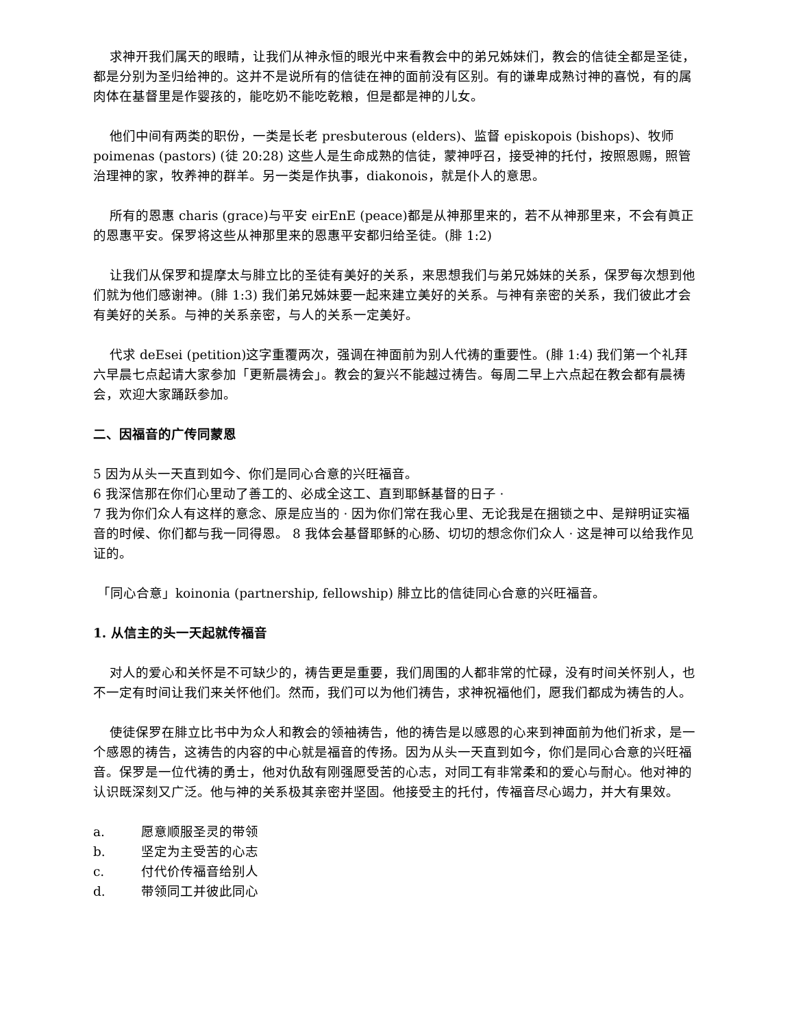求神开我们属天的眼睛，让我们从神永恒的眼光中来看教会中的弟兄姊妹们，教会的信徒全都是圣徒，都是分别为圣归给神的。这并不是说所有的信徒在神的面前没有区别。有的谦卑成熟讨神的喜悦，有的属肉体在基督里是作婴孩的，能吃奶不能吃乾粮，但是都是神的儿女。
他们中间有两类的职份，一类是长老 presbuterous (elders)、监督 episkopois (bishops)、牧师 poimenas (pastors) (徒 20:28) 这些人是生命成熟的信徒，蒙神呼召，接受神的托付，按照恩赐，照管治理神的家，牧养神的群羊。另一类是作执事，diakonois，就是仆人的意思。
所有的恩惠 charis (grace)与平安 eirEnE (peace)都是从神那里来的，若不从神那里来，不会有眞正的恩惠平安。保罗将这些从神那里来的恩惠平安都归给圣徒。(腓 1:2)
让我们从保罗和提摩太与腓立比的圣徒有美好的关系，来思想我们与弟兄姊妹的关系，保罗每次想到他们就为他们感谢神。(腓 1:3) 我们弟兄姊妹要一起来建立美好的关系。与神有亲密的关系，我们彼此才会有美好的关系。与神的关系亲密，与人的关系一定美好。
代求 deEsei (petition)这字重覆两次，强调在神面前为别人代祷的重要性。(腓 1:4) 我们第一个礼拜六早晨七点起请大家参加「更新晨祷会」。教会的复兴不能越过祷告。每周二早上六点起在教会都有晨祷会，欢迎大家踊跃参加。
二、因福音的广传同蒙恩
5 因为从头一天直到如今、你们是同心合意的兴旺福音。
6 我深信那在你们心里动了善工的、必成全这工、直到耶稣基督的日子 ·
7 我为你们众人有这样的意念、原是应当的 · 因为你们常在我心里、无论我是在捆锁之中、是辩明证实福音的时候、你们都与我一同得恩。 8 我体会基督耶稣的心肠、切切的想念你们众人 · 这是神可以给我作见证的。
「同心合意」koinonia (partnership, fellowship) 腓立比的信徒同心合意的兴旺福音。
1. 从信主的头一天起就传福音
对人的爱心和关怀是不可缺少的，祷告更是重要，我们周围的人都非常的忙碌，没有时间关怀别人，也不一定有时间让我们来关怀他们。然而，我们可以为他们祷告，求神祝福他们，愿我们都成为祷告的人。
使徒保罗在腓立比书中为众人和教会的领袖祷告，他的祷告是以感恩的心来到神面前为他们祈求，是一个感恩的祷告，这祷告的内容的中心就是福音的传扬。因为从头一天直到如今，你们是同心合意的兴旺福音。保罗是一位代祷的勇士，他对仇敌有刚强愿受苦的心志，对同工有非常柔和的爱心与耐心。他对神的认识既深刻又广泛。他与神的关系极其亲密并坚固。他接受主的托付，传福音尽心竭力，并大有果效。
a. 愿意顺服圣灵的带领
b. 坚定为主受苦的心志
c. 付代价传福音给别人
d. 带领同工并彼此同心